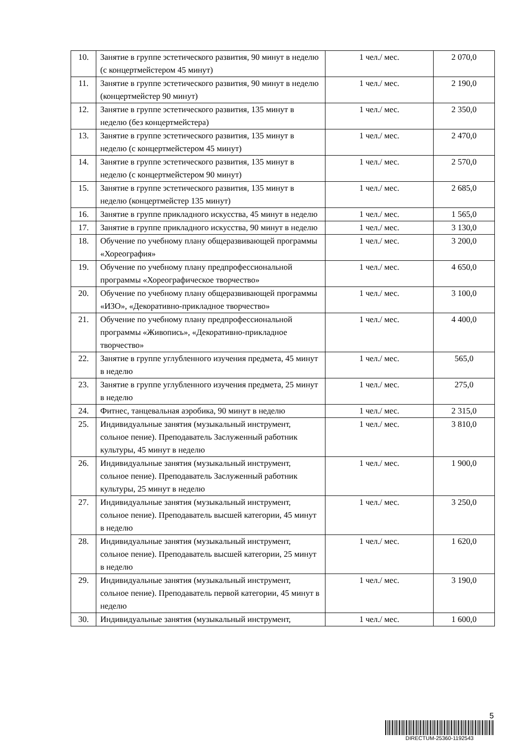| 10. | Занятие в группе эстетического развития, 90 минут в неделю (с концертмейстером 45 минут) | 1 чел./ мес. | 2 070,0 |
| 11. | Занятие в группе эстетического развития, 90 минут в неделю (концертмейстер 90 минут) | 1 чел./ мес. | 2 190,0 |
| 12. | Занятие в группе эстетического развития, 135 минут в неделю (без концертмейстера) | 1 чел./ мес. | 2 350,0 |
| 13. | Занятие в группе эстетического развития, 135 минут в неделю (с концертмейстером 45 минут) | 1 чел./ мес. | 2 470,0 |
| 14. | Занятие в группе эстетического развития, 135 минут в неделю (с концертмейстером 90 минут) | 1 чел./ мес. | 2 570,0 |
| 15. | Занятие в группе эстетического развития, 135 минут в неделю (концертмейстер 135 минут) | 1 чел./ мес. | 2 685,0 |
| 16. | Занятие в группе прикладного искусства, 45 минут в неделю | 1 чел./ мес. | 1 565,0 |
| 17. | Занятие в группе прикладного искусства, 90 минут в неделю | 1 чел./ мес. | 3 130,0 |
| 18. | Обучение по учебному плану общеразвивающей программы «Хореография» | 1 чел./ мес. | 3 200,0 |
| 19. | Обучение по учебному плану предпрофессиональной программы «Хореографическое творчество» | 1 чел./ мес. | 4 650,0 |
| 20. | Обучение по учебному плану общеразвивающей программы «ИЗО», «Декоративно-прикладное творчество» | 1 чел./ мес. | 3 100,0 |
| 21. | Обучение по учебному плану предпрофессиональной программы «Живопись», «Декоративно-прикладное творчество» | 1 чел./ мес. | 4 400,0 |
| 22. | Занятие в группе углубленного изучения предмета, 45 минут в неделю | 1 чел./ мес. | 565,0 |
| 23. | Занятие в группе углубленного изучения предмета, 25 минут в неделю | 1 чел./ мес. | 275,0 |
| 24. | Фитнес, танцевальная аэробика, 90 минут в неделю | 1 чел./ мес. | 2 315,0 |
| 25. | Индивидуальные занятия (музыкальный инструмент, сольное пение). Преподаватель Заслуженный работник культуры, 45 минут в неделю | 1 чел./ мес. | 3 810,0 |
| 26. | Индивидуальные занятия (музыкальный инструмент, сольное пение). Преподаватель Заслуженный работник культуры, 25 минут в неделю | 1 чел./ мес. | 1 900,0 |
| 27. | Индивидуальные занятия (музыкальный инструмент, сольное пение). Преподаватель высшей категории, 45 минут в неделю | 1 чел./ мес. | 3 250,0 |
| 28. | Индивидуальные занятия (музыкальный инструмент, сольное пение). Преподаватель высшей категории, 25 минут в неделю | 1 чел./ мес. | 1 620,0 |
| 29. | Индивидуальные занятия (музыкальный инструмент, сольное пение). Преподаватель первой категории, 45 минут в неделю | 1 чел./ мес. | 3 190,0 |
| 30. | Индивидуальные занятия (музыкальный инструмент, | 1 чел./ мес. | 1 600,0 |
5
DIRECTUM-25360-1192543